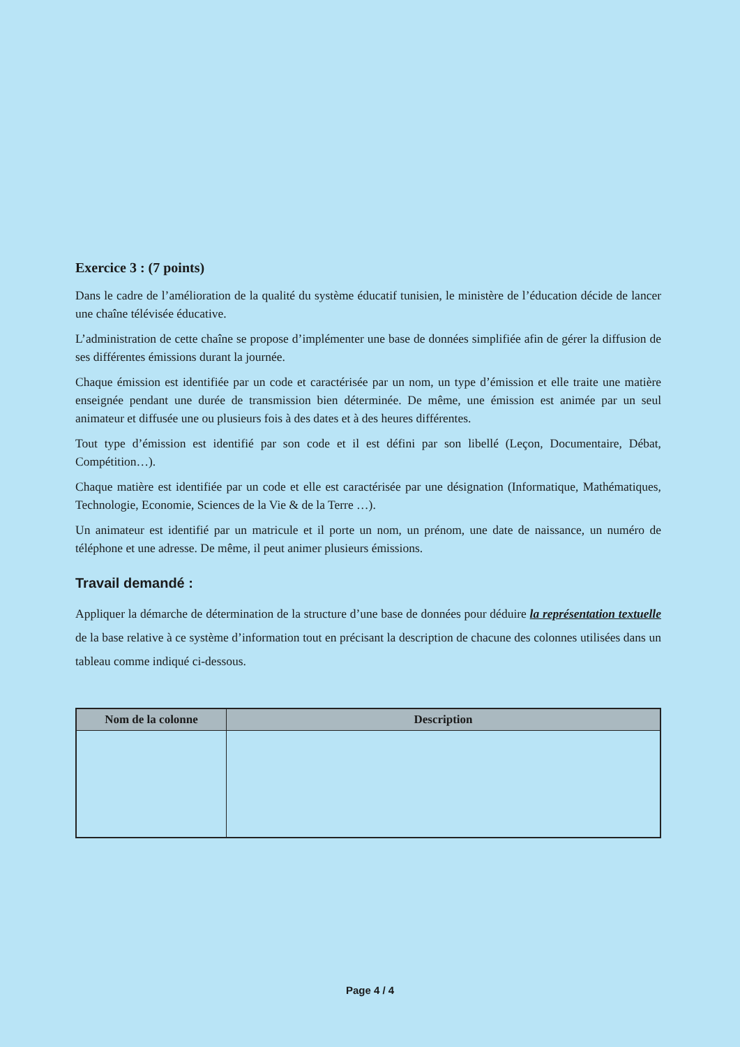Exercice 3 : (7 points)
Dans le cadre de l’amélioration de la qualité du système éducatif tunisien, le ministère de l’éducation décide de lancer une chaîne télévisée éducative.
L’administration de cette chaîne se propose d’implémenter une base de données simplifiée afin de gérer la diffusion de ses différentes émissions durant la journée.
Chaque émission est identifiée par un code et caractérisée par un nom, un type d’émission et elle traite une matière enseignée pendant une durée de transmission bien déterminée. De même, une émission est animée par un seul animateur et diffusée une ou plusieurs fois à des dates et à des heures différentes.
Tout type d’émission est identifié par son code et il est défini par son libellé (Leçon, Documentaire, Débat, Compétition…).
Chaque matière est identifiée par un code et elle est caractérisée par une désignation (Informatique, Mathématiques, Technologie, Economie, Sciences de la Vie & de la Terre …).
Un animateur est identifié par un matricule et il porte un nom, un prénom, une date de naissance, un numéro de téléphone et une adresse. De même, il peut animer plusieurs émissions.
Travail demandé :
Appliquer la démarche de détermination de la structure d’une base de données pour déduire la représentation textuelle de la base relative à ce système d’information tout en précisant la description de chacune des colonnes utilisées dans un tableau comme indiqué ci-dessous.
| Nom de la colonne | Description |
| --- | --- |
Page 4 / 4